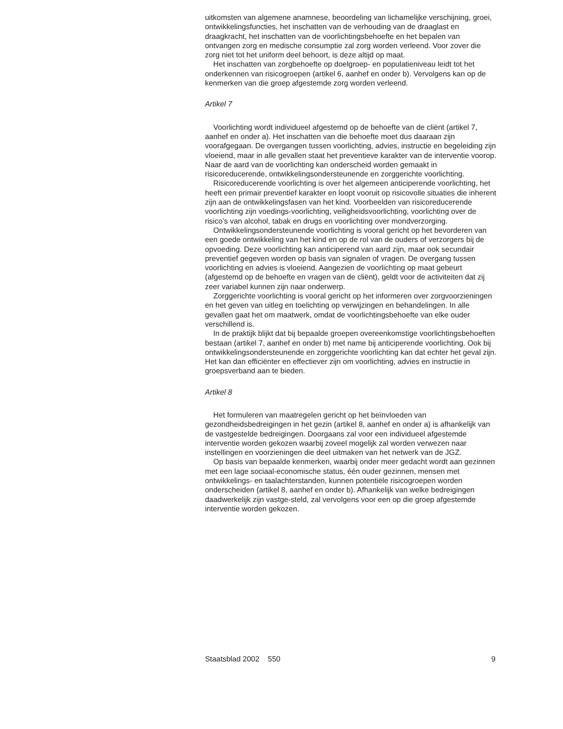uitkomsten van algemene anamnese, beoordeling van lichamelijke verschijning, groei, ontwikkelingsfuncties, het inschatten van de verhouding van de draaglast en draagkracht, het inschatten van de voorlichtingsbehoefte en het bepalen van ontvangen zorg en medische consumptie zal zorg worden verleend. Voor zover die zorg niet tot het uniform deel behoort, is deze altijd op maat.
Het inschatten van zorgbehoefte op doelgroep- en populatieniveau leidt tot het onderkennen van risicogroepen (artikel 6, aanhef en onder b). Vervolgens kan op de kenmerken van die groep afgestemde zorg worden verleend.
Artikel 7
Voorlichting wordt individueel afgestemd op de behoefte van de cliënt (artikel 7, aanhef en onder a). Het inschatten van die behoefte moet dus daaraan zijn voorafgegaan. De overgangen tussen voorlichting, advies, instructie en begeleiding zijn vloeiend, maar in alle gevallen staat het preventieve karakter van de interventie voorop. Naar de aard van de voorlichting kan onderscheid worden gemaakt in risicoreducerende, ontwikkelingsondersteunende en zorggerichte voorlichting.
Risicoreducerende voorlichting is over het algemeen anticiperende voorlichting, het heeft een primair preventief karakter en loopt vooruit op risicovolle situaties die inherent zijn aan de ontwikkelingsfasen van het kind. Voorbeelden van risicoreducerende voorlichting zijn voedings-voorlichting, veiligheidsvoorlichting, voorlichting over de risico’s van alcohol, tabak en drugs en voorlichting over mondverzorging.
Ontwikkelingsondersteunende voorlichting is vooral gericht op het bevorderen van een goede ontwikkeling van het kind en op de rol van de ouders of verzorgers bij de opvoeding. Deze voorlichting kan anticiperend van aard zijn, maar ook secundair preventief gegeven worden op basis van signalen of vragen. De overgang tussen voorlichting en advies is vloeiend. Aangezien de voorlichting op maat gebeurt (afgestemd op de behoefte en vragen van de cliënt), geldt voor de activiteiten dat zij zeer variabel kunnen zijn naar onderwerp.
Zorggerichte voorlichting is vooral gericht op het informeren over zorgvoorzieningen en het geven van uitleg en toelichting op verwijzingen en behandelingen. In alle gevallen gaat het om maatwerk, omdat de voorlichtingsbehoefte van elke ouder verschillend is.
In de praktijk blijkt dat bij bepaalde groepen overeenkomstige voorlichtingsbehoeften bestaan (artikel 7, aanhef en onder b) met name bij anticiperende voorlichting. Ook bij ontwikkelingsondersteunende en zorggerichte voorlichting kan dat echter het geval zijn. Het kan dan efficiënter en effectiever zijn om voorlichting, advies en instructie in groepsverband aan te bieden.
Artikel 8
Het formuleren van maatregelen gericht op het beïnvloeden van gezondheidsbedreigingen in het gezin (artikel 8, aanhef en onder a) is afhankelijk van de vastgestelde bedreigingen. Doorgaans zal voor een individueel afgestemde interventie worden gekozen waarbij zoveel mogelijk zal worden verwezen naar instellingen en voorzieningen die deel uitmaken van het netwerk van de JGZ.
Op basis van bepaalde kenmerken, waarbij onder meer gedacht wordt aan gezinnen met een lage sociaal-economische status, één ouder gezinnen, mensen met ontwikkelings- en taalachterstanden, kunnen potentiële risicogroepen worden onderscheiden (artikel 8, aanhef en onder b). Afhankelijk van welke bedreigingen daadwerkelijk zijn vastge-steld, zal vervolgens voor een op die groep afgestemde interventie worden gekozen.
Staatsblad 2002 550 9